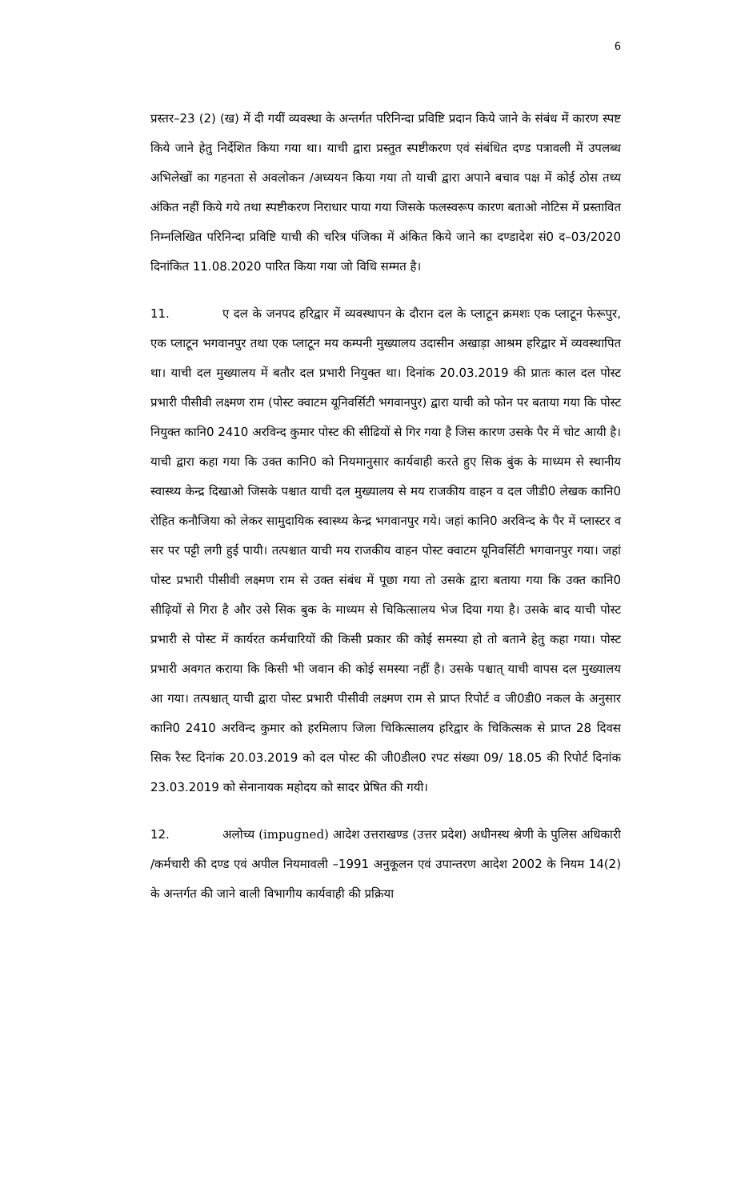6
प्रस्तर–23 (2) (ख) में दी गयीं व्यवस्था के अन्तर्गत परिनिन्दा प्रविष्टि प्रदान किये जाने के संबंध में कारण स्पष्ट किये जाने हेतु निर्देशित किया गया था। याची द्वारा प्रस्तुत स्पष्टीकरण एवं संबंधित दण्ड पत्रावली में उपलब्ध अभिलेखों का गहनता से अवलोकन /अध्ययन किया गया तो याची द्वारा अपाने बचाव पक्ष में कोई ठोस तथ्य अंकित नहीं किये गये तथा स्पष्टीकरण निराधार पाया गया जिसके फलस्वरूप कारण बताओ नोटिस में प्रस्तावित निम्नलिखित परिनिन्दा प्रविष्टि याची की चरित्र पंजिका में अंकित किये जाने का दण्डादेश सं0 द–03/2020 दिनांकित 11.08.2020 पारित किया गया जो विधि सम्मत है।
11. ए दल के जनपद हरिद्वार में व्यवस्थापन के दौरान दल के प्लाटून क्रमशः एक प्लाटून फेरूपुर, एक प्लाटून भगवानपुर तथा एक प्लाटून मय कम्पनी मुख्यालय उदासीन अखाड़ा आश्रम हरिद्वार में व्यवस्थापित था। याची दल मुख्यालय में बतौर दल प्रभारी नियुक्त था। दिनांक 20.03.2019 की प्रातः काल दल पोस्ट प्रभारी पीसीवी लक्ष्मण राम (पोस्ट क्वाटम यूनिवर्सिटी भगवानपुर) द्वारा याची को फोन पर बताया गया कि पोस्ट नियुक्त कानि0 2410 अरविन्द कुमार पोस्ट की सीढियों से गिर गया है जिस कारण उसके पैर में चोट आयी है। याची द्वारा कहा गया कि उक्त कानि0 को नियमानुसार कार्यवाही करते हुए सिक बुंक के माध्यम से स्थानीय स्वास्थ्य केन्द्र दिखाओ जिसके पश्चात याची दल मुख्यालय से मय राजकीय वाहन व दल जीडी0 लेखक कानि0 रोहित कनौजिया को लेकर सामुदायिक स्वास्थ्य केन्द्र भगवानपुर गये। जहां कानि0 अरविन्द के पैर में प्लास्टर व सर पर पट्टी लगी हुई पायी। तत्पश्चात याची मय राजकीय वाहन पोस्ट क्वाटम यूनिवर्सिटी भगवानपुर गया। जहां पोस्ट प्रभारी पीसीवी लक्ष्मण राम से उक्त संबंध में पूछा गया तो उसके द्वारा बताया गया कि उक्त कानि0 सीढ़ियों से गिरा है और उसे सिक बुक के माध्यम से चिकित्सालय भेज दिया गया है। उसके बाद याची पोस्ट प्रभारी से पोस्ट में कार्यरत कर्मचारियों की किसी प्रकार की कोई समस्या हो तो बताने हेतु कहा गया। पोस्ट प्रभारी अवगत कराया कि किसी भी जवान की कोई समस्या नहीं है। उसके पश्चात् याची वापस दल मुख्यालय आ गया। तत्पश्चात् याची द्वारा पोस्ट प्रभारी पीसीवी लक्ष्मण राम से प्राप्त रिपोर्ट व जी0डी0 नकल के अनुसार कानि0 2410 अरविन्द कुमार को हरमिलाप जिला चिकित्सालय हरिद्वार के चिकित्सक से प्राप्त 28 दिवस सिक रैस्ट दिनांक 20.03.2019 को दल पोस्ट की जी0डील0 रपट संख्या 09/ 18.05 की रिपोर्ट दिनांक 23.03.2019 को सेनानायक महोदय को सादर प्रेषित की गयी।
12. अलोच्य (impugned) आदेश उत्तराखण्ड (उत्तर प्रदेश) अधीनस्थ श्रेणी के पुलिस अधिकारी /कर्मचारी की दण्ड एवं अपील नियमावली –1991 अनुकूलन एवं उपान्तरण आदेश 2002 के नियम 14(2) के अन्तर्गत की जाने वाली विभागीय कार्यवाही की प्रक्रिया